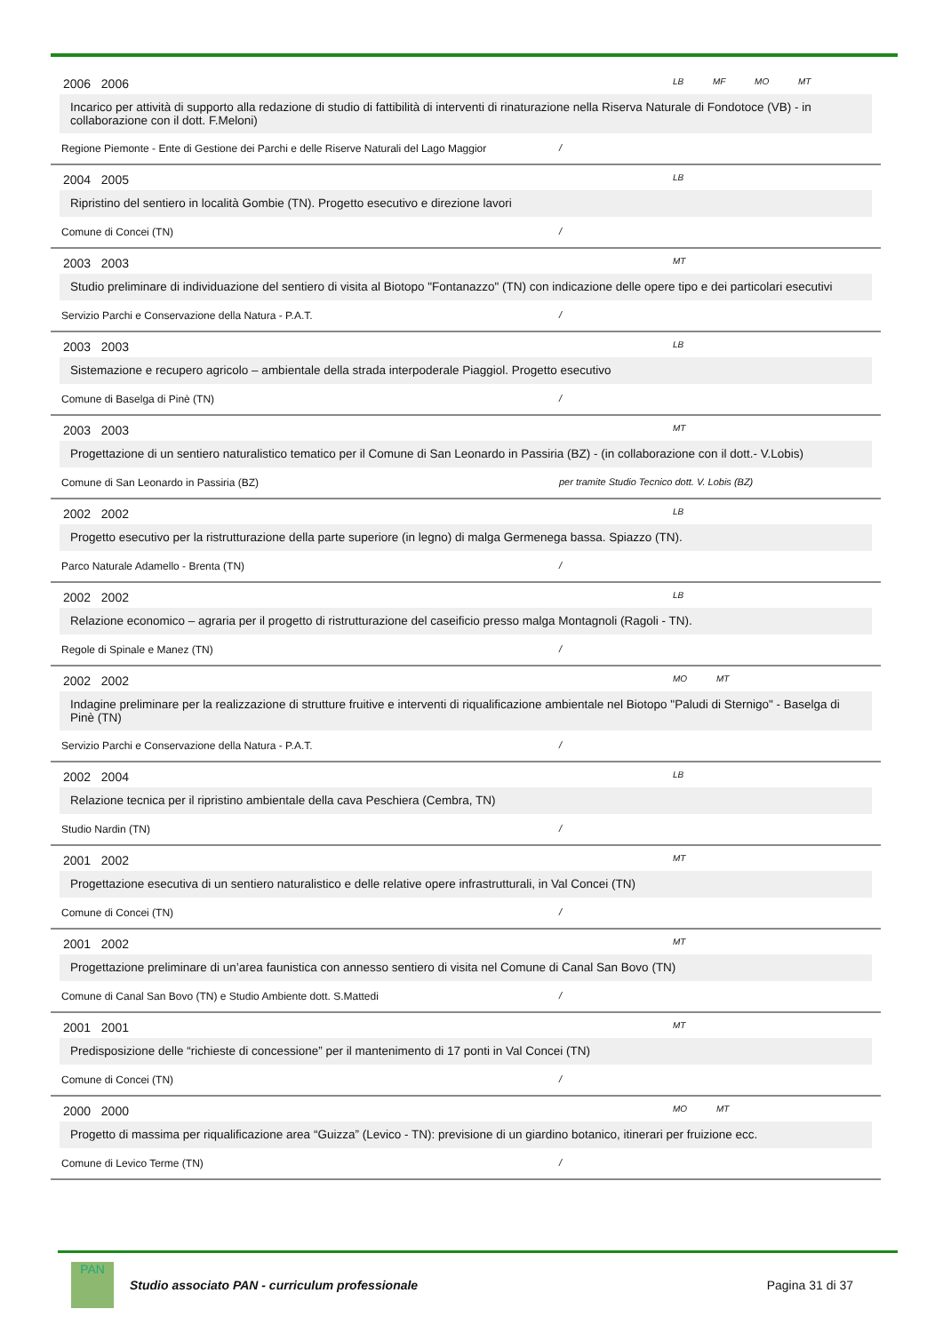2006 2006 LB MF MO MT
Incarico per attività di supporto alla redazione di studio di fattibilità di interventi di rinaturazione nella Riserva Naturale di Fondotoce (VB) - in collaborazione con il dott. F.Meloni)
Regione Piemonte - Ente di Gestione dei Parchi e delle Riserve Naturali del Lago Maggior /
2004 2005 LB
Ripristino del sentiero in località Gombie (TN). Progetto esecutivo e direzione lavori
Comune di Concei (TN) /
2003 2003 MT
Studio preliminare di individuazione del sentiero di visita al Biotopo "Fontanazzo" (TN) con indicazione delle opere tipo e dei particolari esecutivi
Servizio Parchi e Conservazione della Natura - P.A.T. /
2003 2003 LB
Sistemazione e recupero agricolo – ambientale della strada interpoderale Piaggiol. Progetto esecutivo
Comune di Baselga di Pinè (TN) /
2003 2003 MT
Progettazione di un sentiero naturalistico tematico per il Comune di San Leonardo in Passiria (BZ) - (in collaborazione con il dott.- V.Lobis)
Comune di San Leonardo in Passiria (BZ) per tramite Studio Tecnico dott. V. Lobis (BZ)
2002 2002 LB
Progetto esecutivo per la ristrutturazione della parte superiore (in legno) di malga Germenega bassa. Spiazzo (TN).
Parco Naturale Adamello - Brenta (TN) /
2002 2002 LB
Relazione economico – agraria per il progetto di ristrutturazione del caseificio presso malga Montagnoli (Ragoli - TN).
Regole di Spinale e Manez (TN) /
2002 2002 MO MT
Indagine preliminare per la realizzazione di strutture fruitive e interventi di riqualificazione ambientale nel Biotopo "Paludi di Sternigo" - Baselga di Pinè (TN)
Servizio Parchi e Conservazione della Natura - P.A.T. /
2002 2004 LB
Relazione tecnica per il ripristino ambientale della cava Peschiera (Cembra, TN)
Studio Nardin (TN) /
2001 2002 MT
Progettazione esecutiva di un sentiero naturalistico e delle relative opere infrastrutturali, in Val Concei (TN)
Comune di Concei (TN) /
2001 2002 MT
Progettazione preliminare di un’area faunistica con annesso sentiero di visita nel Comune di Canal San Bovo (TN)
Comune di Canal San Bovo (TN) e Studio Ambiente dott. S.Mattedi /
2001 2001 MT
Predisposizione delle “richieste di concessione” per il mantenimento di 17 ponti in Val Concei (TN)
Comune di Concei (TN) /
2000 2000 MO MT
Progetto di massima per riqualificazione area “Guizza” (Levico - TN): previsione di un giardino botanico, itinerari per fruizione ecc.
Comune di Levico Terme (TN) /
PAN
Studio associato PAN - curriculum professionale
Pagina 31 di 37